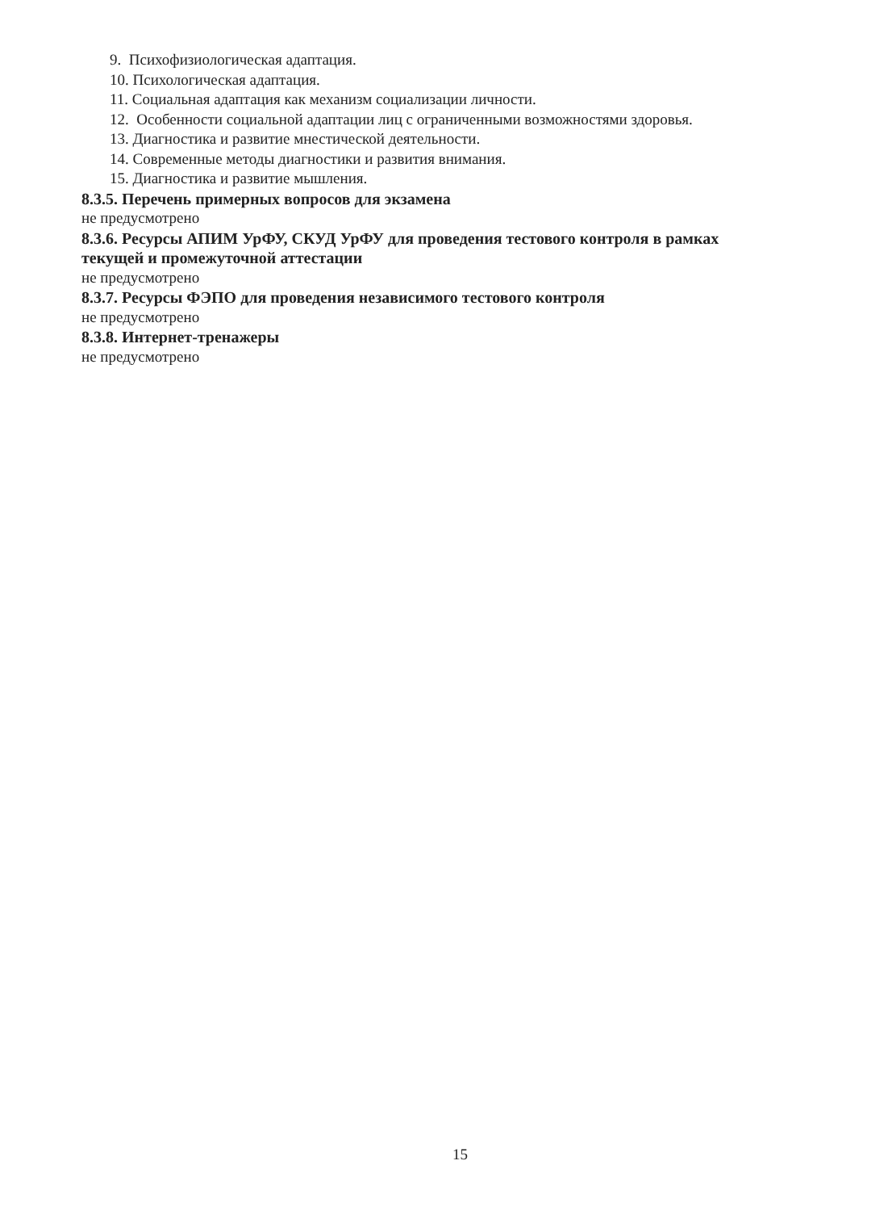9. Психофизиологическая адаптация.
10. Психологическая адаптация.
11. Социальная адаптация как механизм социализации личности.
12. Особенности социальной адаптации лиц с ограниченными возможностями здоровья.
13. Диагностика и развитие мнестической деятельности.
14. Современные методы диагностики и развития внимания.
15. Диагностика и развитие мышления.
8.3.5. Перечень примерных вопросов для экзамена
не предусмотрено
8.3.6. Ресурсы АПИМ УрФУ, СКУД УрФУ для проведения тестового контроля в рамках текущей и промежуточной аттестации
не предусмотрено
8.3.7. Ресурсы ФЭПО для проведения независимого тестового контроля
не предусмотрено
8.3.8. Интернет-тренажеры
не предусмотрено
15